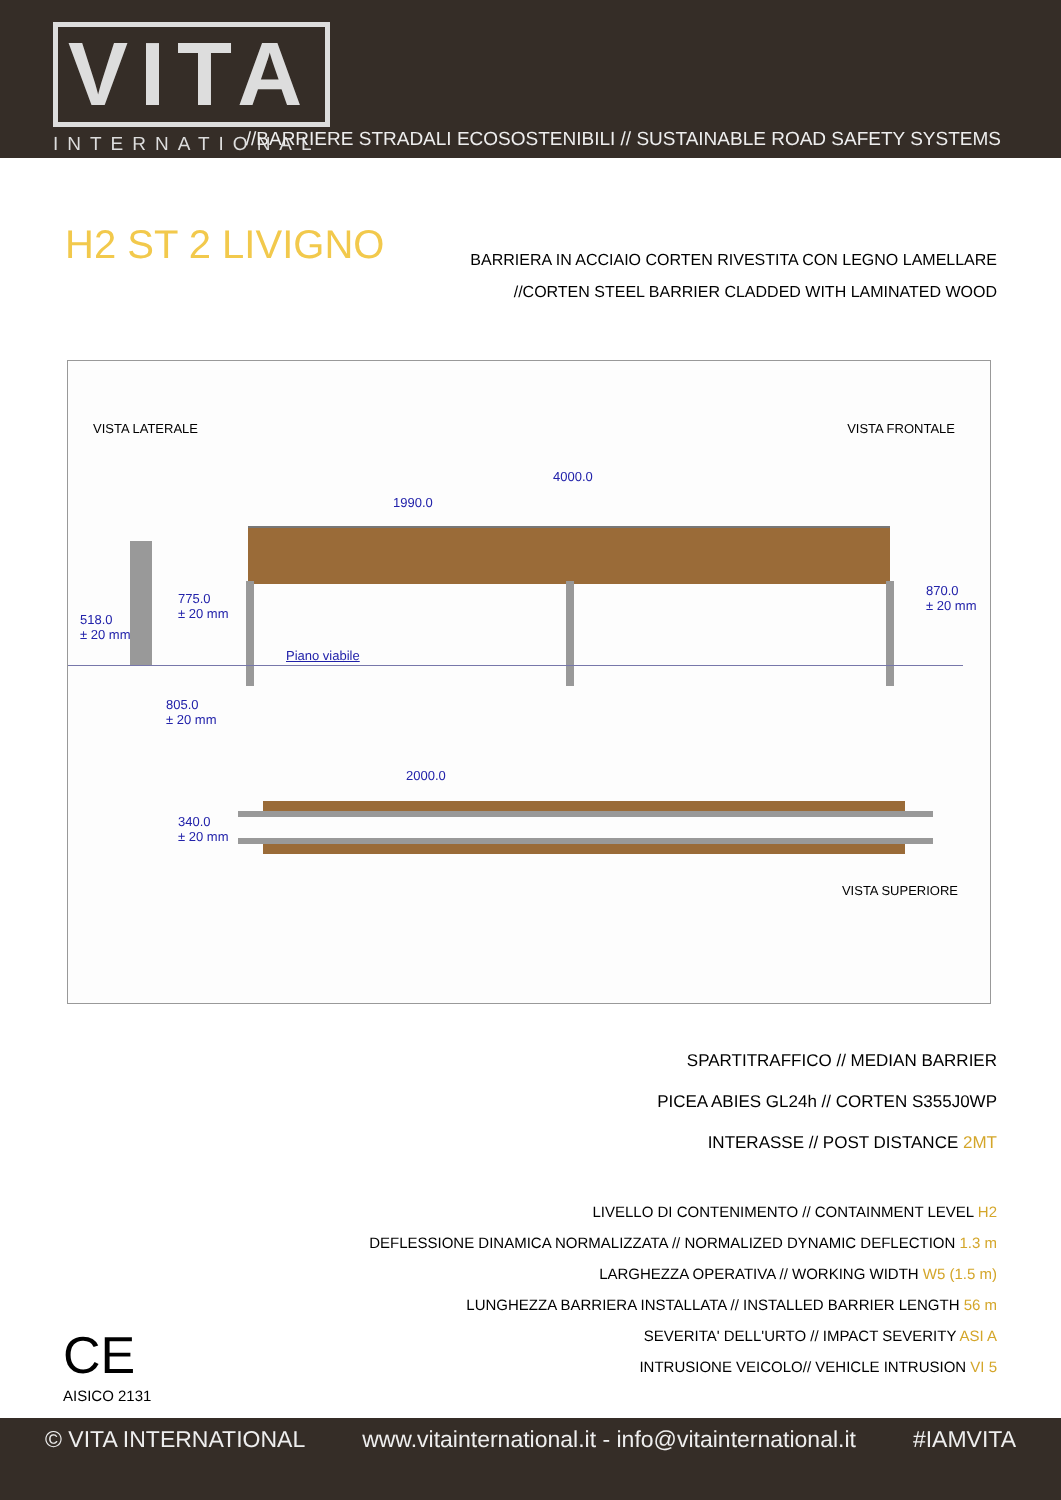VITA
INTERNATIONAL
//BARRIERE STRADALI ECOSOSTENIBILI // SUSTAINABLE ROAD SAFETY SYSTEMS
H2 ST 2 LIVIGNO
BARRIERA IN ACCIAIO CORTEN RIVESTITA CON LEGNO LAMELLARE
//CORTEN STEEL BARRIER CLADDED WITH LAMINATED WOOD
VISTA LATERALE VISTA FRONTALE
4000.0
1990.0
775.0
± 20 mm
518.0
± 20 mm
870.0
± 20 mm
Piano viabile
805.0
± 20 mm
2000.0
340.0
± 20 mm
VISTA SUPERIORE
SPARTITRAFFICO // MEDIAN BARRIER
PICEA ABIES GL24h // CORTEN S355J0WP
INTERASSE // POST DISTANCE 2MT
LIVELLO DI CONTENIMENTO // CONTAINMENT LEVEL H2
DEFLESSIONE DINAMICA NORMALIZZATA // NORMALIZED DYNAMIC DEFLECTION 1.3 m
LARGHEZZA OPERATIVA // WORKING WIDTH W5 (1.5 m)
LUNGHEZZA BARRIERA INSTALLATA // INSTALLED BARRIER LENGTH 56 m
SEVERITA' DELL'URTO // IMPACT SEVERITY ASI A
INTRUSIONE VEICOLO// VEHICLE INTRUSION VI 5
CE
AISICO 2131
© VITA INTERNATIONAL www.vitainternational.it - info@vitainternational.it #IAMVITA